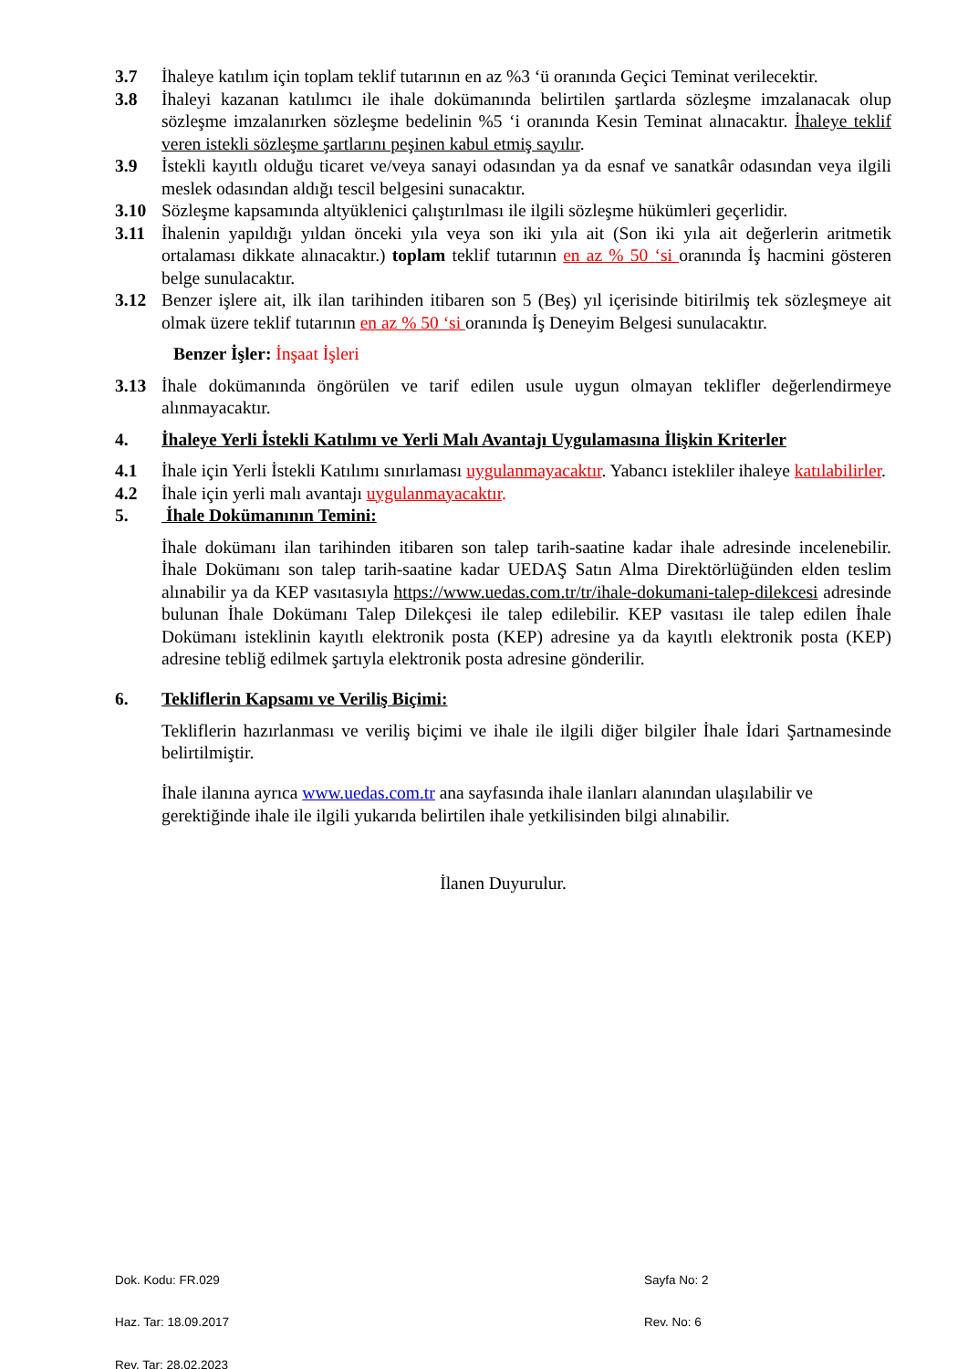3.7 İhaleye katılım için toplam teklif tutarının en az %3 ‘ü oranında Geçici Teminat verilecektir.
3.8 İhaleyi kazanan katılımcı ile ihale dokümanında belirtilen şartlarda sözleşme imzalanacak olup sözleşme imzalanırken sözleşme bedelinin %5 ‘i oranında Kesin Teminat alınacaktır. İhaleye teklif veren istekli sözleşme şartlarını peşinen kabul etmiş sayılır.
3.9 İstekli kayıtlı olduğu ticaret ve/veya sanayi odasından ya da esnaf ve sanatkâr odasından veya ilgili meslek odasından aldığı tescil belgesini sunacaktır.
3.10 Sözleşme kapsamında altyüklenici çalıştırılması ile ilgili sözleşme hükümleri geçerlidir.
3.11 İhalenin yapıldığı yıldan önceki yıla veya son iki yıla ait (Son iki yıla ait değerlerin aritmetik ortalaması dikkate alınacaktır.) toplam teklif tutarının en az % 50 ‘si oranında İş hacmini gösteren belge sunulacaktır.
3.12 Benzer işlere ait, ilk ilan tarihinden itibaren son 5 (Beş) yıl içerisinde bitirilmiş tek sözleşmeye ait olmak üzere teklif tutarının en az % 50 ‘si oranında İş Deneyim Belgesi sunulacaktır.
Benzer İşler: İnşaat İşleri
3.13 İhale dokümanında öngörülen ve tarif edilen usule uygun olmayan teklifler değerlendirmeye alınmayacaktır.
4. İhaleye Yerli İstekli Katılımı ve Yerli Malı Avantajı Uygulamasına İlişkin Kriterler
4.1 İhale için Yerli İstekli Katılımı sınırlaması uygulanmayacaktır. Yabancı istekliler ihaleye katılabilirler.
4.2 İhale için yerli malı avantajı uygulanmayacaktır.
5. İhale Dokümanının Temini:
İhale dokümanı ilan tarihinden itibaren son talep tarih-saatine kadar ihale adresinde incelenebilir. İhale Dokümanı son talep tarih-saatine kadar UEDAŞ Satın Alma Direktörlüğünden elden teslim alınabilir ya da KEP vasıtasıyla https://www.uedas.com.tr/tr/ihale-dokumani-talep-dilekcesi adresinde bulunan İhale Dokümanı Talep Dilekçesi ile talep edilebilir. KEP vasıtası ile talep edilen İhale Dokümanı isteklinin kayıtlı elektronik posta (KEP) adresine ya da kayıtlı elektronik posta (KEP) adresine tebliğ edilmek şartıyla elektronik posta adresine gönderilir.
6. Tekliflerin Kapsamı ve Veriliş Biçimi:
Tekliflerin hazırlanması ve veriliş biçimi ve ihale ile ilgili diğer bilgiler İhale İdari Şartnamesinde belirtilmiştir.
İhale ilanına ayrıca www.uedas.com.tr ana sayfasında ihale ilanları alanından ulaşılabilir ve gerektiğinde ihale ile ilgili yukarıda belirtilen ihale yetkilisinden bilgi alınabilir.
İlanen Duyurulur.
Dok. Kodu: FR.029 Sayfa No: 2
Haz. Tar: 18.09.2017 Rev. No: 6
Rev. Tar: 28.02.2023